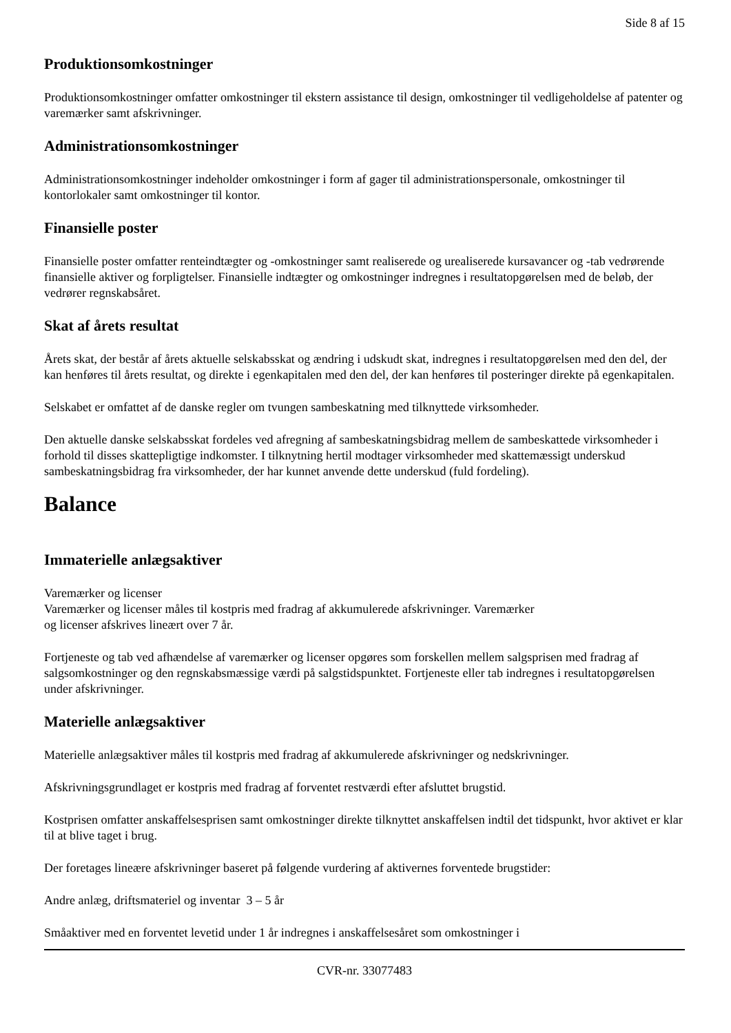Side 8 af 15
Produktionsomkostninger
Produktionsomkostninger omfatter omkostninger til ekstern assistance til design, omkostninger til vedligeholdelse af patenter og varemærker samt afskrivninger.
Administrationsomkostninger
Administrationsomkostninger indeholder omkostninger i form af gager til administrationspersonale, omkostninger til kontorlokaler samt omkostninger til kontor.
Finansielle poster
Finansielle poster omfatter renteindtægter og -omkostninger samt realiserede og urealiserede kursavancer og -tab vedrørende finansielle aktiver og forpligtelser. Finansielle indtægter og omkostninger indregnes i resultatopgørelsen med de beløb, der vedrører regnskabsåret.
Skat af årets resultat
Årets skat, der består af årets aktuelle selskabsskat og ændring i udskudt skat, indregnes i resultatopgørelsen med den del, der kan henføres til årets resultat, og direkte i egenkapitalen med den del, der kan henføres til posteringer direkte på egenkapitalen.
Selskabet er omfattet af de danske regler om tvungen sambeskatning med tilknyttede virksomheder.
Den aktuelle danske selskabsskat fordeles ved afregning af sambeskatningsbidrag mellem de sambeskattede virksomheder i forhold til disses skattepligtige indkomster. I tilknytning hertil modtager virksomheder med skattemæssigt underskud sambeskatningsbidrag fra virksomheder, der har kunnet anvende dette underskud (fuld fordeling).
Balance
Immaterielle anlægsaktiver
Varemærker og licenser
Varemærker og licenser måles til kostpris med fradrag af akkumulerede afskrivninger. Varemærker
og licenser afskrives lineært over 7 år.
Fortjeneste og tab ved afhændelse af varemærker og licenser opgøres som forskellen mellem salgsprisen med fradrag af salgsomkostninger og den regnskabsmæssige værdi på salgstidspunktet. Fortjeneste eller tab indregnes i resultatopgørelsen under afskrivninger.
Materielle anlægsaktiver
Materielle anlægsaktiver måles til kostpris med fradrag af akkumulerede afskrivninger og nedskrivninger.
Afskrivningsgrundlaget er kostpris med fradrag af forventet restværdi efter afsluttet brugstid.
Kostprisen omfatter anskaffelsesprisen samt omkostninger direkte tilknyttet anskaffelsen indtil det tidspunkt, hvor aktivet er klar til at blive taget i brug.
Der foretages lineære afskrivninger baseret på følgende vurdering af aktivernes forventede brugstider:
Andre anlæg, driftsmateriel og inventar 3 – 5 år
Småaktiver med en forventet levetid under 1 år indregnes i anskaffelsesåret som omkostninger i
CVR-nr. 33077483